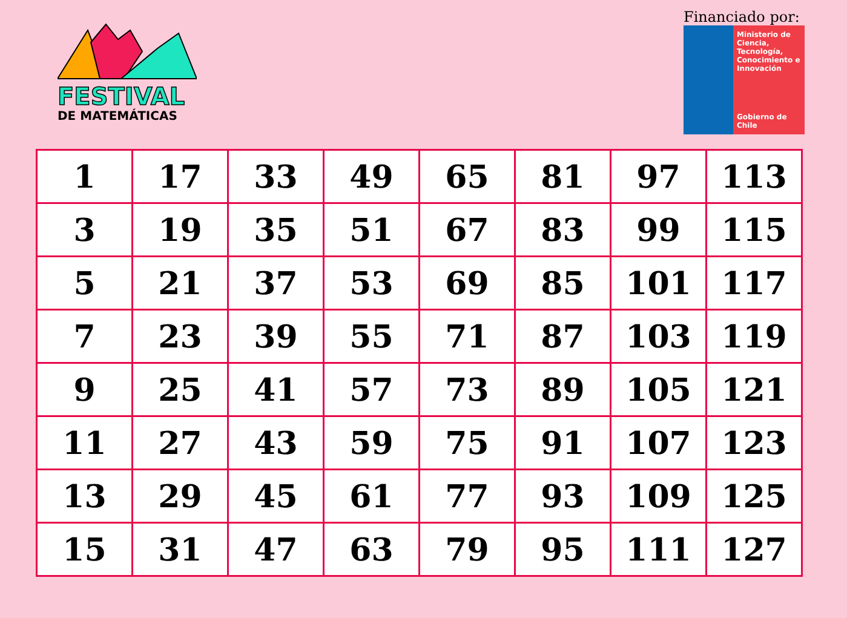FESTIVAL
DE MATEMÁTICAS
Financiado por:
Ministerio de Ciencia, Tecnología, Conocimiento e Innovación
Gobierno de Chile
| 1 | 17 | 33 | 49 | 65 | 81 | 97 | 113 |
| 3 | 19 | 35 | 51 | 67 | 83 | 99 | 115 |
| 5 | 21 | 37 | 53 | 69 | 85 | 101 | 117 |
| 7 | 23 | 39 | 55 | 71 | 87 | 103 | 119 |
| 9 | 25 | 41 | 57 | 73 | 89 | 105 | 121 |
| 11 | 27 | 43 | 59 | 75 | 91 | 107 | 123 |
| 13 | 29 | 45 | 61 | 77 | 93 | 109 | 125 |
| 15 | 31 | 47 | 63 | 79 | 95 | 111 | 127 |